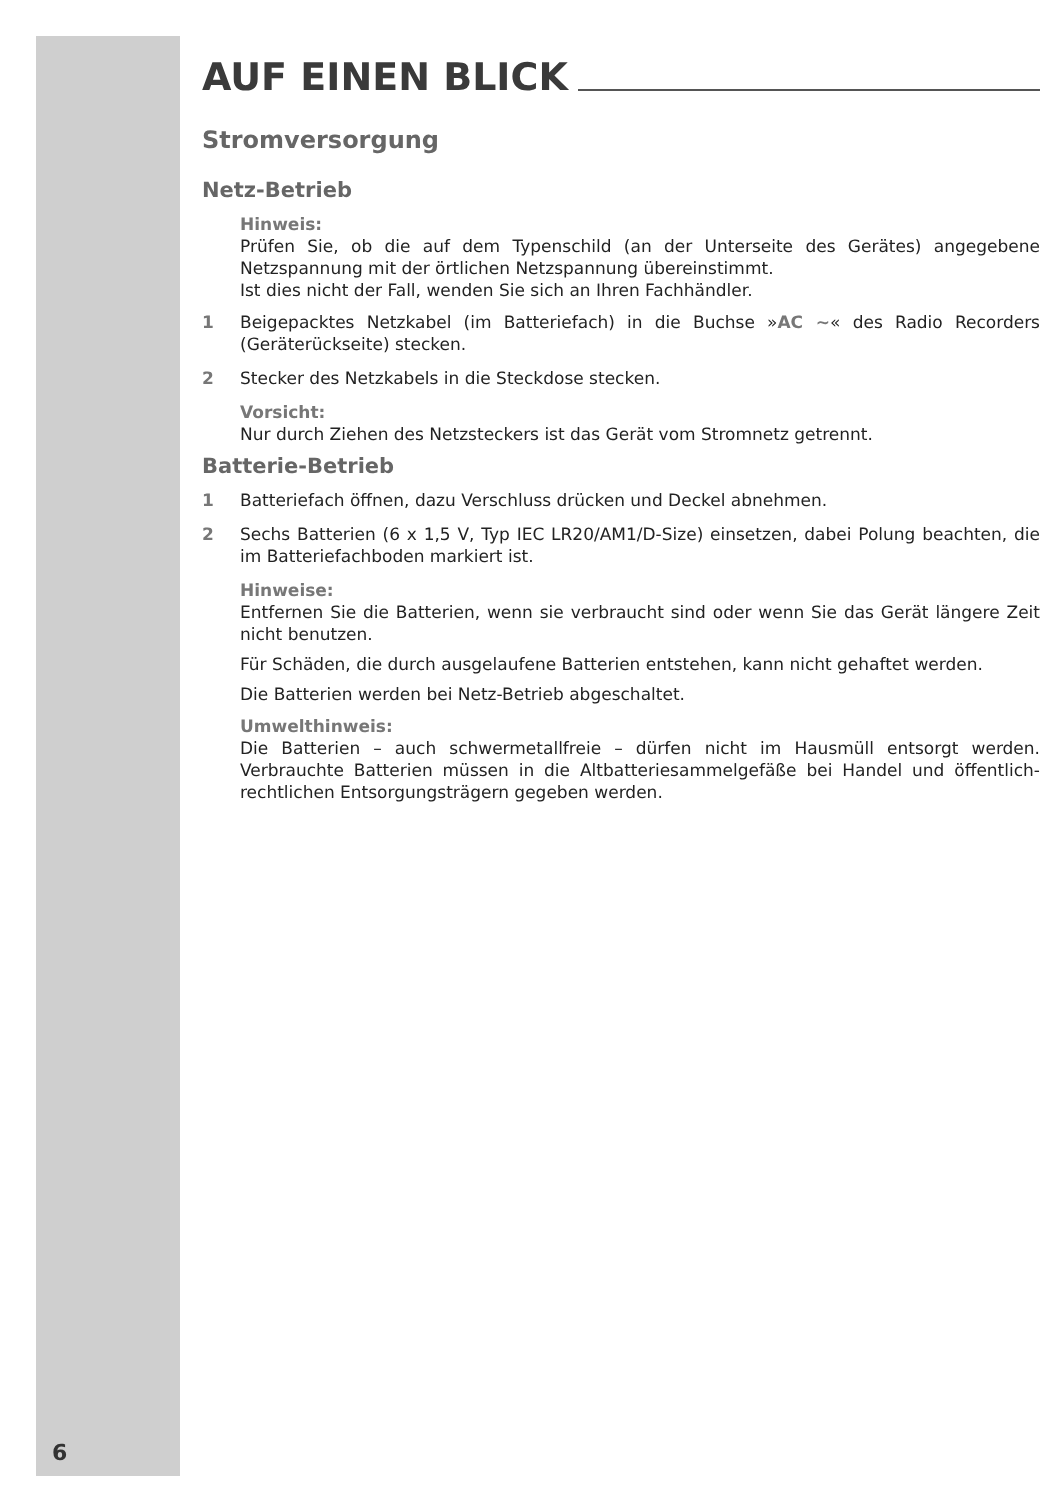6
AUF EINEN BLICK
Stromversorgung
Netz-Betrieb
Hinweis:
Prüfen Sie, ob die auf dem Typenschild (an der Unterseite des Gerätes) angegebene Netzspannung mit der örtlichen Netzspannung übereinstimmt.
Ist dies nicht der Fall, wenden Sie sich an Ihren Fachhändler.
1 Beigepacktes Netzkabel (im Batteriefach) in die Buchse »AC ∼« des Radio Recorders (Geräterückseite) stecken.
2 Stecker des Netzkabels in die Steckdose stecken.
Vorsicht:
Nur durch Ziehen des Netzsteckers ist das Gerät vom Stromnetz getrennt.
Batterie-Betrieb
1 Batteriefach öffnen, dazu Verschluss drücken und Deckel abnehmen.
2 Sechs Batterien (6 x 1,5 V, Typ IEC LR20/AM1/D-Size) einsetzen, dabei Polung beachten, die im Batteriefachboden markiert ist.
Hinweise:
Entfernen Sie die Batterien, wenn sie verbraucht sind oder wenn Sie das Gerät längere Zeit nicht benutzen.
Für Schäden, die durch ausgelaufene Batterien entstehen, kann nicht gehaftet werden.
Die Batterien werden bei Netz-Betrieb abgeschaltet.
Umwelthinweis:
Die Batterien – auch schwermetallfreie – dürfen nicht im Hausmüll entsorgt werden. Verbrauchte Batterien müssen in die Altbatteriesammelgefäße bei Handel und öffentlich-rechtlichen Entsorgungsträgern gegeben werden.